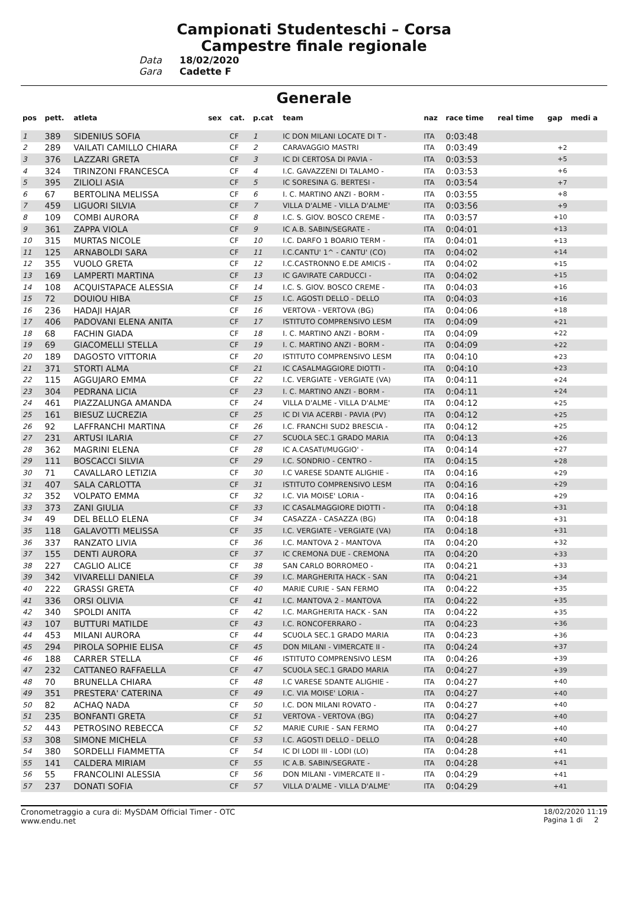Campionati Studenteschi – Corsa
Campestre finale regionale
Data 18/02/2020 Gara Cadette F
Generale
| pos | pett. | atleta | sex | cat. | p.cat | team | naz | race time | real time | gap | medi a |
| --- | --- | --- | --- | --- | --- | --- | --- | --- | --- | --- | --- |
| 1 | 389 | SIDENIUS SOFIA | | CF | 1 | IC DON MILANI LOCATE DI T - | ITA | 0:03:48 | | | |
| 2 | 289 | VAILATI CAMILLO CHIARA | | CF | 2 | CARAVAGGIO MASTRI | ITA | 0:03:49 | | +2 | |
| 3 | 376 | LAZZARI GRETA | | CF | 3 | IC DI CERTOSA DI PAVIA - | ITA | 0:03:53 | | +5 | |
| 4 | 324 | TIRINZONI FRANCESCA | | CF | 4 | I.C. GAVAZZENI DI TALAMO - | ITA | 0:03:53 | | +6 | |
| 5 | 395 | ZILIOLI ASIA | | CF | 5 | IC SORESINA G. BERTESI - | ITA | 0:03:54 | | +7 | |
| 6 | 67 | BERTOLINA MELISSA | | CF | 6 | I. C. MARTINO ANZI - BORM - | ITA | 0:03:55 | | +8 | |
| 7 | 459 | LIGUORI SILVIA | | CF | 7 | VILLA D'ALME - VILLA D'ALME' | ITA | 0:03:56 | | +9 | |
| 8 | 109 | COMBI AURORA | | CF | 8 | I.C. S. GIOV. BOSCO CREME - | ITA | 0:03:57 | | +10 | |
| 9 | 361 | ZAPPA VIOLA | | CF | 9 | IC A.B. SABIN/SEGRATE - | ITA | 0:04:01 | | +13 | |
| 10 | 315 | MURTAS NICOLE | | CF | 10 | I.C. DARFO 1 BOARIO TERM - | ITA | 0:04:01 | | +13 | |
| 11 | 125 | ARNABOLDI SARA | | CF | 11 | I.C.CANTU' 1^ - CANTU' (CO) | ITA | 0:04:02 | | +14 | |
| 12 | 355 | VUOLO GRETA | | CF | 12 | I.C.CASTRONNO E.DE AMICIS - | ITA | 0:04:02 | | +15 | |
| 13 | 169 | LAMPERTI MARTINA | | CF | 13 | IC GAVIRATE CARDUCCI - | ITA | 0:04:02 | | +15 | |
| 14 | 108 | ACQUISTAPACE ALESSIA | | CF | 14 | I.C. S. GIOV. BOSCO CREME - | ITA | 0:04:03 | | +16 | |
| 15 | 72 | DOUIOU HIBA | | CF | 15 | I.C. AGOSTI DELLO - DELLO | ITA | 0:04:03 | | +16 | |
| 16 | 236 | HADAJI HAJAR | | CF | 16 | VERTOVA - VERTOVA (BG) | ITA | 0:04:06 | | +18 | |
| 17 | 406 | PADOVANI ELENA ANITA | | CF | 17 | ISTITUTO COMPRENSIVO LESM | ITA | 0:04:09 | | +21 | |
| 18 | 68 | FACHIN GIADA | | CF | 18 | I. C. MARTINO ANZI - BORM - | ITA | 0:04:09 | | +22 | |
| 19 | 69 | GIACOMELLI STELLA | | CF | 19 | I. C. MARTINO ANZI - BORM - | ITA | 0:04:09 | | +22 | |
| 20 | 189 | DAGOSTO VITTORIA | | CF | 20 | ISTITUTO COMPRENSIVO LESM | ITA | 0:04:10 | | +23 | |
| 21 | 371 | STORTI ALMA | | CF | 21 | IC CASALMAGGIORE DIOTTI - | ITA | 0:04:10 | | +23 | |
| 22 | 115 | AGGUJARO EMMA | | CF | 22 | I.C. VERGIATE - VERGIATE (VA) | ITA | 0:04:11 | | +24 | |
| 23 | 304 | PEDRANA LICIA | | CF | 23 | I. C. MARTINO ANZI - BORM - | ITA | 0:04:11 | | +24 | |
| 24 | 461 | PIAZZALUNGA AMANDA | | CF | 24 | VILLA D'ALME - VILLA D'ALME' | ITA | 0:04:12 | | +25 | |
| 25 | 161 | BIESUZ LUCREZIA | | CF | 25 | IC DI VIA ACERBI - PAVIA (PV) | ITA | 0:04:12 | | +25 | |
| 26 | 92 | LAFFRANCHI MARTINA | | CF | 26 | I.C. FRANCHI SUD2 BRESCIA - | ITA | 0:04:12 | | +25 | |
| 27 | 231 | ARTUSI ILARIA | | CF | 27 | SCUOLA SEC.1 GRADO MARIA | ITA | 0:04:13 | | +26 | |
| 28 | 362 | MAGRINI ELENA | | CF | 28 | IC A.CASATI/MUGGIO' - | ITA | 0:04:14 | | +27 | |
| 29 | 111 | BOSCACCI SILVIA | | CF | 29 | I.C. SONDRIO - CENTRO - | ITA | 0:04:15 | | +28 | |
| 30 | 71 | CAVALLARO LETIZIA | | CF | 30 | I.C VARESE 5DANTE ALIGHIE - | ITA | 0:04:16 | | +29 | |
| 31 | 407 | SALA CARLOTTA | | CF | 31 | ISTITUTO COMPRENSIVO LESM | ITA | 0:04:16 | | +29 | |
| 32 | 352 | VOLPATO EMMA | | CF | 32 | I.C. VIA MOISE' LORIA - | ITA | 0:04:16 | | +29 | |
| 33 | 373 | ZANI GIULIA | | CF | 33 | IC CASALMAGGIORE DIOTTI - | ITA | 0:04:18 | | +31 | |
| 34 | 49 | DEL BELLO ELENA | | CF | 34 | CASAZZA - CASAZZA (BG) | ITA | 0:04:18 | | +31 | |
| 35 | 118 | GALAVOTTI MELISSA | | CF | 35 | I.C. VERGIATE - VERGIATE (VA) | ITA | 0:04:18 | | +31 | |
| 36 | 337 | RANZATO LIVIA | | CF | 36 | I.C. MANTOVA 2 - MANTOVA | ITA | 0:04:20 | | +32 | |
| 37 | 155 | DENTI AURORA | | CF | 37 | IC CREMONA DUE - CREMONA | ITA | 0:04:20 | | +33 | |
| 38 | 227 | CAGLIO ALICE | | CF | 38 | SAN CARLO BORROMEO - | ITA | 0:04:21 | | +33 | |
| 39 | 342 | VIVARELLI DANIELA | | CF | 39 | I.C. MARGHERITA HACK - SAN | ITA | 0:04:21 | | +34 | |
| 40 | 222 | GRASSI GRETA | | CF | 40 | MARIE CURIE - SAN FERMO | ITA | 0:04:22 | | +35 | |
| 41 | 336 | ORSI OLIVIA | | CF | 41 | I.C. MANTOVA 2 - MANTOVA | ITA | 0:04:22 | | +35 | |
| 42 | 340 | SPOLDI ANITA | | CF | 42 | I.C. MARGHERITA HACK - SAN | ITA | 0:04:22 | | +35 | |
| 43 | 107 | BUTTURI MATILDE | | CF | 43 | I.C. RONCOFERRARO - | ITA | 0:04:23 | | +36 | |
| 44 | 453 | MILANI AURORA | | CF | 44 | SCUOLA SEC.1 GRADO MARIA | ITA | 0:04:23 | | +36 | |
| 45 | 294 | PIROLA SOPHIE ELISA | | CF | 45 | DON MILANI - VIMERCATE II - | ITA | 0:04:24 | | +37 | |
| 46 | 188 | CARRER STELLA | | CF | 46 | ISTITUTO COMPRENSIVO LESM | ITA | 0:04:26 | | +39 | |
| 47 | 232 | CATTANEO RAFFAELLA | | CF | 47 | SCUOLA SEC.1 GRADO MARIA | ITA | 0:04:27 | | +39 | |
| 48 | 70 | BRUNELLA CHIARA | | CF | 48 | I.C VARESE 5DANTE ALIGHIE - | ITA | 0:04:27 | | +40 | |
| 49 | 351 | PRESTERA' CATERINA | | CF | 49 | I.C. VIA MOISE' LORIA - | ITA | 0:04:27 | | +40 | |
| 50 | 82 | ACHAQ NADA | | CF | 50 | I.C. DON MILANI ROVATO - | ITA | 0:04:27 | | +40 | |
| 51 | 235 | BONFANTI GRETA | | CF | 51 | VERTOVA - VERTOVA (BG) | ITA | 0:04:27 | | +40 | |
| 52 | 443 | PETROSINO REBECCA | | CF | 52 | MARIE CURIE - SAN FERMO | ITA | 0:04:27 | | +40 | |
| 53 | 308 | SIMONE MICHELA | | CF | 53 | I.C. AGOSTI DELLO - DELLO | ITA | 0:04:28 | | +40 | |
| 54 | 380 | SORDELLI FIAMMETTA | | CF | 54 | IC DI LODI III - LODI (LO) | ITA | 0:04:28 | | +41 | |
| 55 | 141 | CALDERA MIRIAM | | CF | 55 | IC A.B. SABIN/SEGRATE - | ITA | 0:04:28 | | +41 | |
| 56 | 55 | FRANCOLINI ALESSIA | | CF | 56 | DON MILANI - VIMERCATE II - | ITA | 0:04:29 | | +41 | |
| 57 | 237 | DONATI SOFIA | | CF | 57 | VILLA D'ALME - VILLA D'ALME' | ITA | 0:04:29 | | +41 | |
Cronometraggio a cura di: MySDAM Official Timer - OTC
www.endu.net
18/02/2020 11:19
Pagina 1 di 2